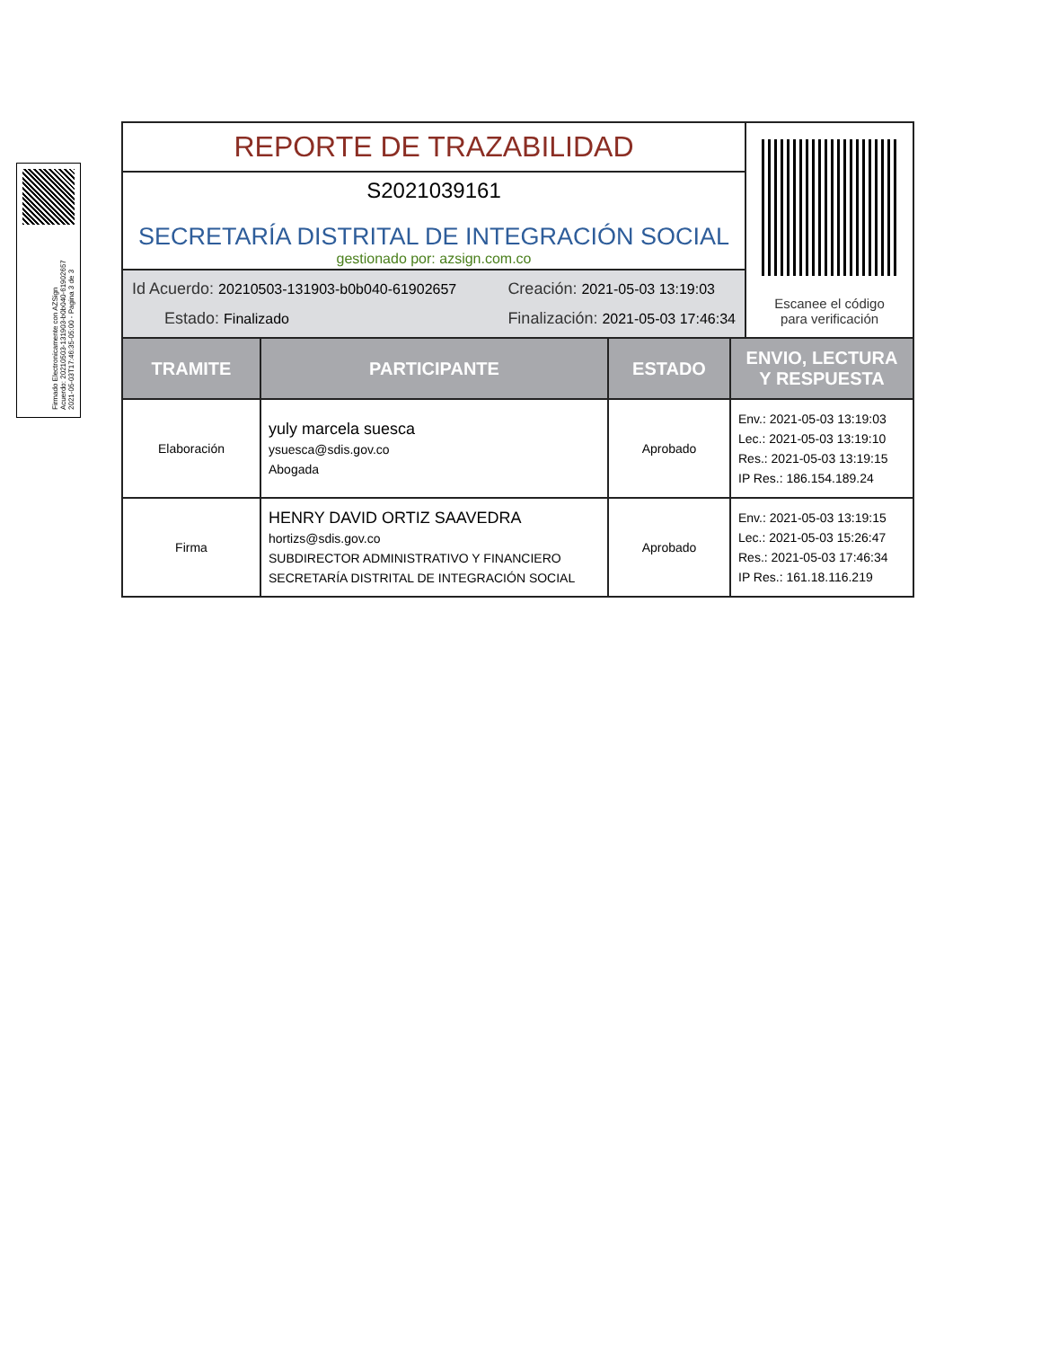Firmado Electronicamente con AZSign
Acuerdo: 20210503-131903-b0b040-61902657
2021-05-03T17:46:35-05:00 - Pagina 3 de 3
REPORTE DE TRAZABILIDAD
S2021039161
SECRETARÍA DISTRITAL DE INTEGRACIÓN SOCIAL
gestionado por: azsign.com.co
Id Acuerdo: 20210503-131903-b0b040-61902657
Creación: 2021-05-03 13:19:03
Estado: Finalizado
Finalización: 2021-05-03 17:46:34
Escanee el código
para verificación
| TRAMITE | PARTICIPANTE | ESTADO | ENVIO, LECTURA Y RESPUESTA |
| --- | --- | --- | --- |
| Elaboración | yuly marcela suesca ysuesca@sdis.gov.co Abogada | Aprobado | Env.: 2021-05-03 13:19:03 Lec.: 2021-05-03 13:19:10 Res.: 2021-05-03 13:19:15 IP Res.: 186.154.189.24 |
| Firma | HENRY DAVID ORTIZ SAAVEDRA hortizs@sdis.gov.co SUBDIRECTOR ADMINISTRATIVO Y FINANCIERO SECRETARÍA DISTRITAL DE INTEGRACIÓN SOCIAL | Aprobado | Env.: 2021-05-03 13:19:15 Lec.: 2021-05-03 15:26:47 Res.: 2021-05-03 17:46:34 IP Res.: 161.18.116.219 |